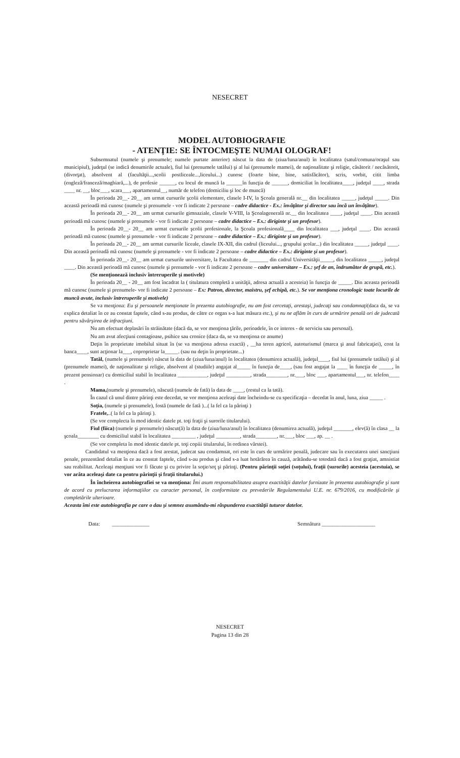NESECRET
MODEL AUTOBIOGRAFIE
- ATENŢIE: SE ÎNTOCMEŞTE NUMAI OLOGRAF!
Subsemnatul (numele şi prenumele; numele purtate anterior) născut la data de (ziua/luna/anul) în localitatea (satul/comuna/oraşul sau municipiul), judeţul (se indică denumirile actuale), fiul lui (prenumele tatălui) şi al lui (prenumele mamei), de naţionalitate şi religie, căsătorit / necăsătorit, (divorţat), absolvent al (facultăţii...,scolii postliceale...,liceului...) cunosc (foarte bine, bine, satisfăcător), scris, vorbit, citit limba (engleză/franceză/maghiară,...), de profesie ______, cu locul de muncă la ______în funcţia de ______, domiciliat în localitatea____, judeţul ____, strada ____ nr. __, bloc___, scara___, apartamentul__, număr de telefon (domiciliu şi loc de muncă)
În perioada 20__- 20__ am urmat cursurile şcolii elementare, clasele I-IV, la Şcoala generală nr.__ din localitatea _____, judeţul _____. Din această perioadă mă cunosc (numele şi prenumele - vor fi indicate 2 persoane – cadre didactice - Ex.: învăţător şi director sau încă un învăţător).
În perioada 20__- 20__ am urmat cursurile gimnaziale, clasele V-VIII, la Şcoalagenerală nr.__ din localitatea ____, judeţul ____. Din această perioadă mă cunosc (numele şi prenumele - vor fi indicate 2 persoane – cadre didactice – Ex.: diriginte şi un profesor).
În perioada 20__- 20__ am urmat cursurile şcolii profesionale, la Şcoala profesională____ din localitatea ___, judeţul ____. Din această perioadă mă cunosc (numele şi prenumele - vor fi indicate 2 persoane – cadre didactice – Ex.: diriginte şi un profesor).
În perioada 20__- 20__ am urmat cursurile liceale, clasele IX-XII, din cadrul (liceului..., grupului şcolar...) din localitatea _____, judeţul ____. Din această perioadă mă cunosc (numele şi prenumele - vor fi indicate 2 persoane – cadre didactice – Ex.: diriginte şi un profesor).
În perioada 20__- 20__ am urmat cursurile universitare, la Facultatea de _______ din cadrul Universităţii_____, din localitatea _____, judeţul ____. Din această perioadă mă cunosc (numele şi prenumele - vor fi indicate 2 persoane – cadre universitare – Ex.: şef de an, îndrumător de grupă, etc.).
(Se menţionează inclusiv întreruperile şi motivele)
În perioada 20__ - 20__ am fost încadrat la ( titulatura completă a unităţii, adresa actuală a acesteia) în funcţia de _____. Din aceasta perioadă mă cunosc (numele şi prenumele- vor fi indicate 2 persoane – Ex: Patron, director, maistru, şef echipă, etc.). Se vor menţiona cronologic toate locurile de muncă avute, inclusiv întreruperile şi motivele)
Se va menţiona: Eu şi persoanele menţionate în prezenta autobiografie, nu am fost cercetaţi, arestaşi, judecaţi sau condamnaţi(daca da, se va explica detaliat în ce au constat faptele, când s-au produs, de către ce organ s-a luat măsura etc.), şi nu ne aflăm în curs de urmărire penală ori de judecată pentru săvârşirea de infracţiuni.
Nu am efectuat deplasări în străinătate (dacă da, se vor menţiona ţările, perioadele, în ce interes - de serviciu sau personal).
Nu am avut afecţiuni contagioase, psihice sau cronice (daca da, se va menţiona ce anume)
Deţin în proprietate imobilul situat în (se va menţiona adresa exactă) , __ha teren agricol, autoturismul (marca şi anul fabricaţiei), cont la banca____, sunt acţionar la___, coproprietar la_____. (sau nu deţin în proprietate...)
Tatăl, (numele şi prenumele) născut la data de (ziua/luna/anul) în localitatea (denumirea actuală), judeţul____, fiul lui (prenumele tatălui) şi al (prenumele mamei), de naţionalitate şi religie, absolvent al (studiile) angajat al_____ în funcţia de____, (sau fost angajat la ____ în funcţia de _____, în prezent pensionar) cu domiciliul stabil în localitatea ___________, judeţul _________, strada________, nr.___, bloc ___, apartamentul___, nr. telefon____ .
Mama,(numele şi prenumele), născută (numele de fată) la data de ____, (restul ca la tată).
În cazul că unul dintre părinţi este decedat, se vor menţiona aceleaşi date încheindu-se cu specificaţia – decedat în anul, luna, ziua _____ .
Soţia, (numele şi prenumele), fostă (numele de fată )...( la fel ca la părinţi )
Fratele,..( la fel ca la părinţi ).
(Se vor complecta în mod identic datele pt. toţi fraţii şi surorile titularului).
Fiul (fiica) (numele şi prenumele) născut(ă) la data de (ziua/luna/anul) în localitatea (denumirea actuală), judeţul _______, elev(ă) în clasa __ la şcoala________ cu domiciliul stabil în localitatea _________ , judeţul _________, strada________, nr.___, bloc ___, ap. __ .
(Se vor completa în mod identic datele pt. toţi copiii titularului, în ordinea vârstei).
Candidatul va menţiona dacă a fost arestat, judecat sau condamnat, ori este în curs de urmărire penală, judecare sau în executarea unei sancţiuni penale, prezentând detaliat în ce au constat faptele, când s-au produs şi când s-a luat hotărârea în cauză, arătându-se totodată dacă a fost graţiat, amnistiat sau reabilitat. Aceleaşi menţiuni vor fi făcute şi cu privire la soţie/soţ şi părinţi. (Pentru părinţii soţiei (soţului), fraţii (surorile) acesteia (acestuia), se vor arăta aceleaşi date ca pentru părinţii şi fraţii titularului.)
În încheierea autobiografiei se va menţiona: Îmi asum responsabilitatea asupra exactităţii datelor furnizate în prezenta autobiografie şi sunt de acord cu prelucrarea informaţiilor cu caracter personal, în conformitate cu prevederile Regulamentului U.E. nr. 679/2016, cu modificările şi completările ulterioare.
Aceasta îmi este autobiografia pe care o dau şi semnez asumându-mi răspunderea exactităţii tuturor datelor.
Data: ______________ Semnătura ____________________
NESECRET
Pagina 13 din 28